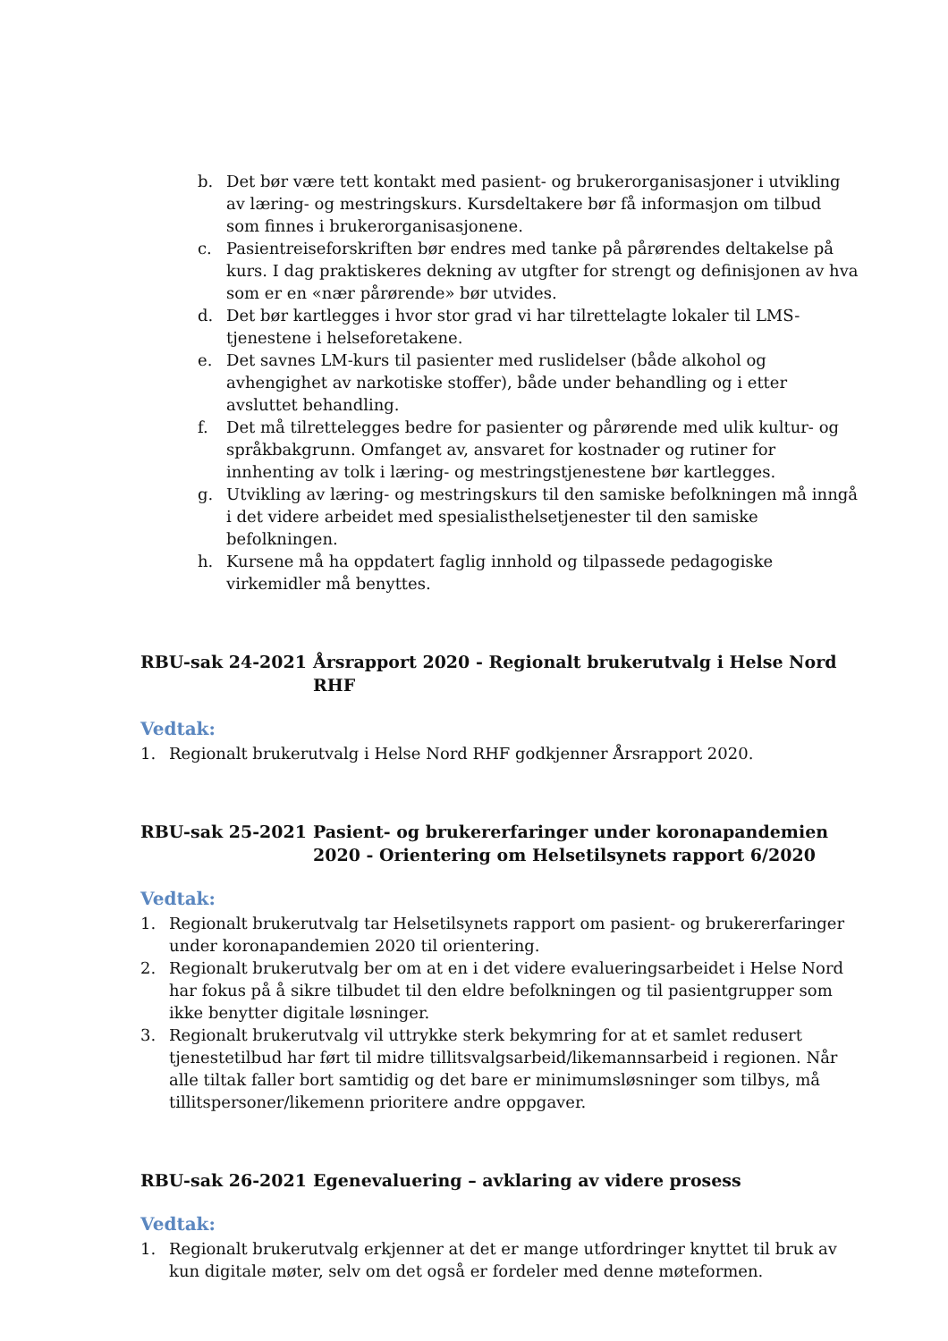b. Det bør være tett kontakt med pasient- og brukerorganisasjoner i utvikling av læring- og mestringskurs. Kursdeltakere bør få informasjon om tilbud som finnes i brukerorganisasjonene.
c. Pasientreiseforskriften bør endres med tanke på pårørendes deltakelse på kurs. I dag praktiskeres dekning av utgfter for strengt og definisjonen av hva som er en «nær pårørende» bør utvides.
d. Det bør kartlegges i hvor stor grad vi har tilrettelagte lokaler til LMS-tjenestene i helseforetakene.
e. Det savnes LM-kurs til pasienter med ruslidelser (både alkohol og avhengighet av narkotiske stoffer), både under behandling og i etter avsluttet behandling.
f. Det må tilrettelegges bedre for pasienter og pårørende med ulik kultur- og språkbakgrunn. Omfanget av, ansvaret for kostnader og rutiner for innhenting av tolk i læring- og mestringstjenestene bør kartlegges.
g. Utvikling av læring- og mestringskurs til den samiske befolkningen må inngå i det videre arbeidet med spesialisthelsetjenester til den samiske befolkningen.
h. Kursene må ha oppdatert faglig innhold og tilpassede pedagogiske virkemidler må benyttes.
RBU-sak 24-2021 Årsrapport 2020 - Regionalt brukerutvalg i Helse Nord RHF
Vedtak:
1. Regionalt brukerutvalg i Helse Nord RHF godkjenner Årsrapport 2020.
RBU-sak 25-2021 Pasient- og brukererfaringer under koronapandemien 2020 - Orientering om Helsetilsynets rapport 6/2020
Vedtak:
1. Regionalt brukerutvalg tar Helsetilsynets rapport om pasient- og brukererfaringer under koronapandemien 2020 til orientering.
2. Regionalt brukerutvalg ber om at en i det videre evalueringsarbeidet i Helse Nord har fokus på å sikre tilbudet til den eldre befolkningen og til pasientgrupper som ikke benytter digitale løsninger.
3. Regionalt brukerutvalg vil uttrykke sterk bekymring for at et samlet redusert tjenestetilbud har ført til midre tillitsvalgsarbeid/likemannsarbeid i regionen. Når alle tiltak faller bort samtidig og det bare er minimumsløsninger som tilbys, må tillitspersoner/likemenn prioritere andre oppgaver.
RBU-sak 26-2021 Egenevaluering – avklaring av videre prosess
Vedtak:
1. Regionalt brukerutvalg erkjenner at det er mange utfordringer knyttet til bruk av kun digitale møter, selv om det også er fordeler med denne møteformen.